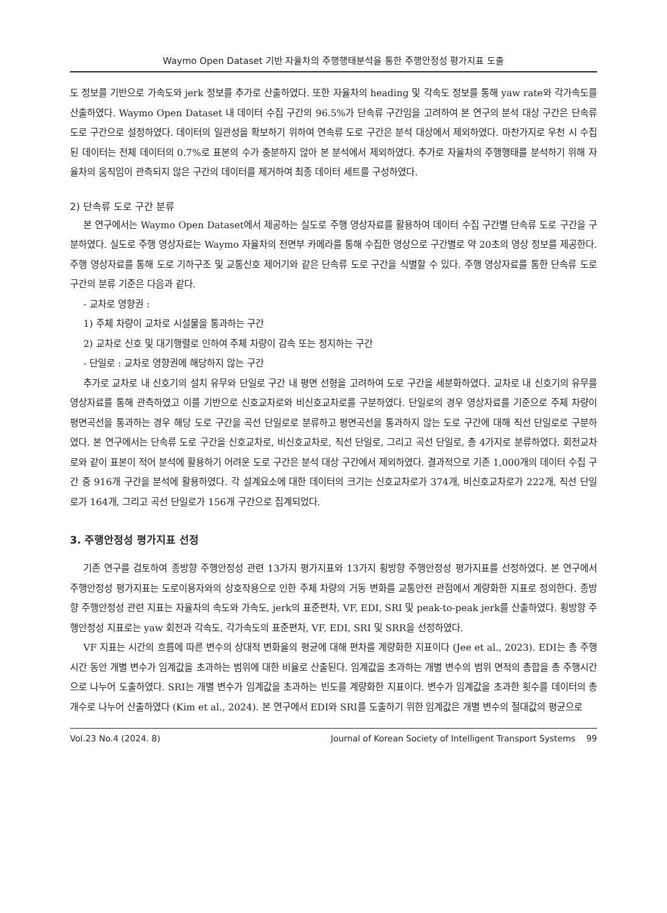Waymo Open Dataset 기반 자율차의 주행행태분석을 통한 주행안정성 평가지표 도출
도 정보를 기반으로 가속도와 jerk 정보를 추가로 산출하였다. 또한 자율차의 heading 및 각속도 정보를 통해 yaw rate와 각가속도를 산출하였다. Waymo Open Dataset 내 데이터 수집 구간의 96.5%가 단속류 구간임을 고려하여 본 연구의 분석 대상 구간은 단속류 도로 구간으로 설정하였다. 데이터의 일관성을 확보하기 위하여 연속류 도로 구간은 분석 대상에서 제외하였다. 마찬가지로 우천 시 수집된 데이터는 전체 데이터의 0.7%로 표본의 수가 충분하지 않아 본 분석에서 제외하였다. 추가로 자율차의 주행행태를 분석하기 위해 자율차의 움직임이 관측되지 않은 구간의 데이터를 제거하여 최종 데이터 세트를 구성하였다.
2) 단속류 도로 구간 분류
본 연구에서는 Waymo Open Dataset에서 제공하는 실도로 주행 영상자료를 활용하여 데이터 수집 구간별 단속류 도로 구간을 구분하였다. 실도로 주행 영상자료는 Waymo 자율차의 전면부 카메라를 통해 수집한 영상으로 구간별로 약 20초의 영상 정보를 제공한다. 주행 영상자료를 통해 도로 기하구조 및 교통신호 제어기와 같은 단속류 도로 구간을 식별할 수 있다. 주행 영상자료를 통한 단속류 도로 구간의 분류 기준은 다음과 같다.
- 교차로 영향권 :
1) 주체 차량이 교차로 시설물을 통과하는 구간
2) 교차로 신호 및 대기행렬로 인하여 주체 차량이 감속 또는 정지하는 구간
- 단일로 : 교차로 영향권에 해당하지 않는 구간
추가로 교차로 내 신호기의 설치 유무와 단일로 구간 내 평면 선형을 고려하여 도로 구간을 세분화하였다. 교차로 내 신호기의 유무를 영상자료를 통해 관측하였고 이를 기반으로 신호교차로와 비신호교차로를 구분하였다. 단일로의 경우 영상자료를 기준으로 주체 차량이 평면곡선을 통과하는 경우 해당 도로 구간을 곡선 단일로로 분류하고 평면곡선을 통과하지 않는 도로 구간에 대해 직선 단일로로 구분하였다. 본 연구에서는 단속류 도로 구간을 신호교차로, 비신호교차로, 직선 단일로, 그리고 곡선 단일로, 총 4가지로 분류하였다. 회전교차로와 같이 표본이 적어 분석에 활용하기 어려운 도로 구간은 분석 대상 구간에서 제외하였다. 결과적으로 기존 1,000개의 데이터 수집 구간 중 916개 구간을 분석에 활용하였다. 각 설계요소에 대한 데이터의 크기는 신호교차로가 374개, 비신호교차로가 222개, 직선 단일로가 164개, 그리고 곡선 단일로가 156개 구간으로 집계되었다.
3. 주행안정성 평가지표 선정
기존 연구를 검토하여 종방향 주행안정성 관련 13가지 평가지표와 13가지 횡방향 주행안정성 평가지표를 선정하였다. 본 연구에서 주행안정성 평가지표는 도로이용자와의 상호작용으로 인한 주체 차량의 거동 변화를 교통안전 관점에서 계량화한 지표로 정의한다. 종방향 주행안정성 관련 지표는 자율차의 속도와 가속도, jerk의 표준편차, VF, EDI, SRI 및 peak-to-peak jerk를 산출하였다. 횡방향 주행안정성 지표로는 yaw 회전과 각속도, 각가속도의 표준편차, VF, EDI, SRI 및 SRR을 선정하였다.
VF 지표는 시간의 흐름에 따른 변수의 상대적 변화율의 평균에 대해 편차를 계량화한 지표이다 (Jee et al., 2023). EDI는 총 주행시간 동안 개별 변수가 임계값을 초과하는 범위에 대한 비율로 산출된다. 임계값을 초과하는 개별 변수의 범위 면적의 총합을 총 주행시간으로 나누어 도출하였다. SRI는 개별 변수가 임계값을 초과하는 빈도를 계량화한 지표이다. 변수가 임계값을 초과한 횟수를 데이터의 총 개수로 나누어 산출하였다 (Kim et al., 2024). 본 연구에서 EDI와 SRI를 도출하기 위한 임계값은 개별 변수의 절대값의 평균으로
Vol.23 No.4 (2024. 8) Journal of Korean Society of Intelligent Transport Systems 99